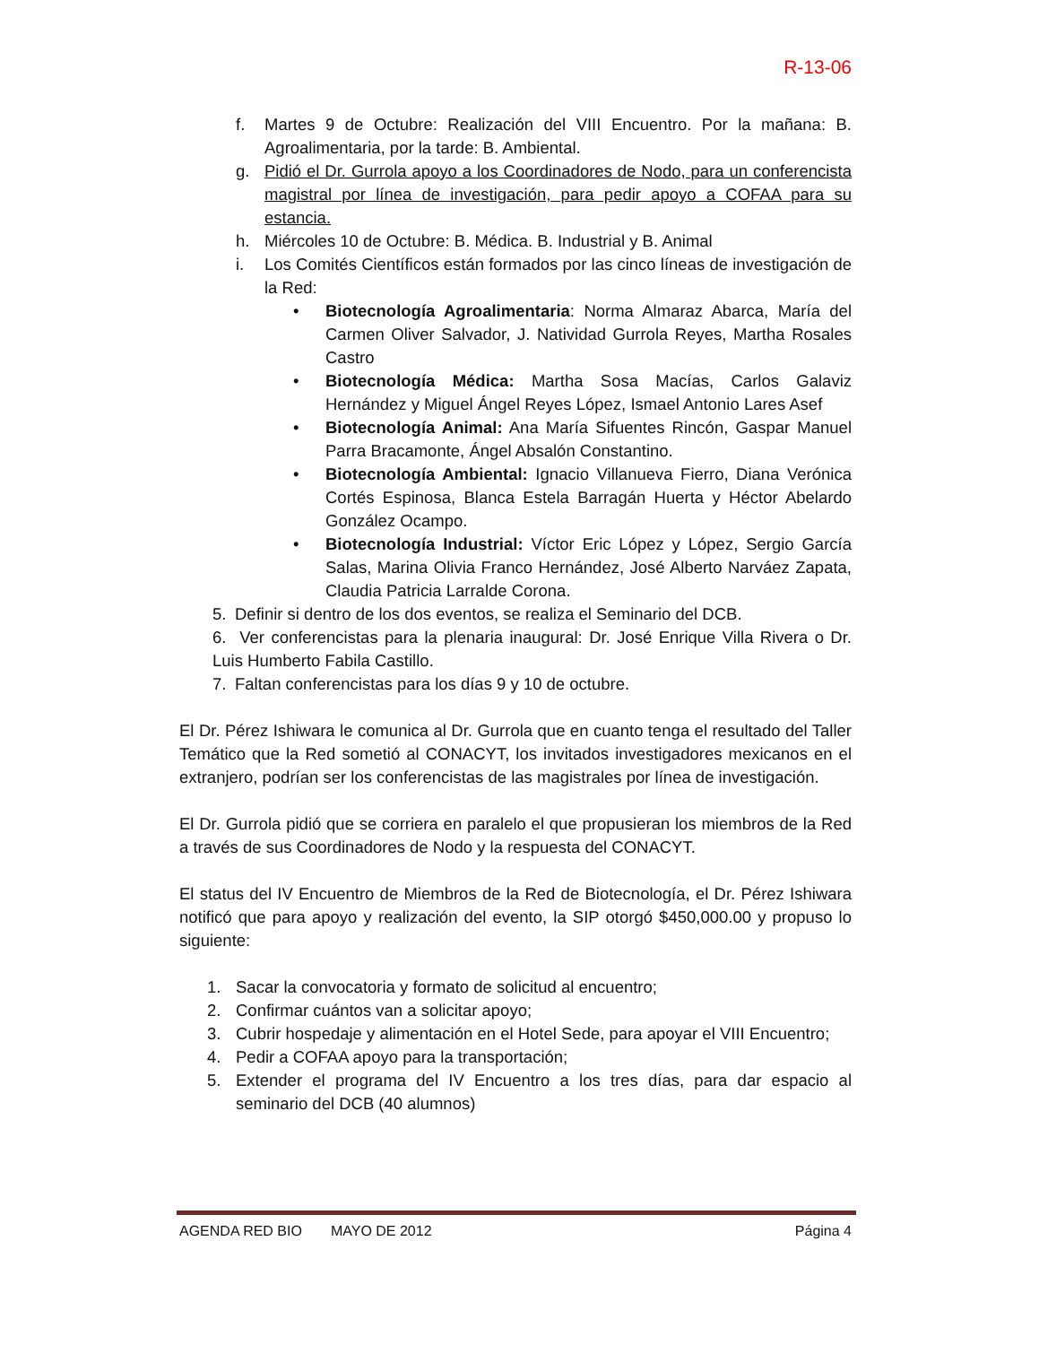R-13-06
f. Martes 9 de Octubre: Realización del VIII Encuentro. Por la mañana: B. Agroalimentaria, por la tarde: B. Ambiental.
g. Pidió el Dr. Gurrola apoyo a los Coordinadores de Nodo, para un conferencista magistral por línea de investigación, para pedir apoyo a COFAA para su estancia.
h. Miércoles 10 de Octubre: B. Médica. B. Industrial y B. Animal
i. Los Comités Científicos están formados por las cinco líneas de investigación de la Red:
• Biotecnología Agroalimentaria: Norma Almaraz Abarca, María del Carmen Oliver Salvador, J. Natividad Gurrola Reyes, Martha Rosales Castro
• Biotecnología Médica: Martha Sosa Macías, Carlos Galaviz Hernández y Miguel Ángel Reyes López, Ismael Antonio Lares Asef
• Biotecnología Animal: Ana María Sifuentes Rincón, Gaspar Manuel Parra Bracamonte, Ángel Absalón Constantino.
• Biotecnología Ambiental: Ignacio Villanueva Fierro, Diana Verónica Cortés Espinosa, Blanca Estela Barragán Huerta y Héctor Abelardo González Ocampo.
• Biotecnología Industrial: Víctor Eric López y López, Sergio García Salas, Marina Olivia Franco Hernández, José Alberto Narváez Zapata, Claudia Patricia Larralde Corona.
5. Definir si dentro de los dos eventos, se realiza el Seminario del DCB.
6. Ver conferencistas para la plenaria inaugural: Dr. José Enrique Villa Rivera o Dr. Luis Humberto Fabila Castillo.
7. Faltan conferencistas para los días 9 y 10 de octubre.
El Dr. Pérez Ishiwara le comunica al Dr. Gurrola que en cuanto tenga el resultado del Taller Temático que la Red sometió al CONACYT, los invitados investigadores mexicanos en el extranjero, podrían ser los conferencistas de las magistrales por línea de investigación.
El Dr. Gurrola pidió que se corriera en paralelo el que propusieran los miembros de la Red a través de sus Coordinadores de Nodo y la respuesta del CONACYT.
El status del IV Encuentro de Miembros de la Red de Biotecnología, el Dr. Pérez Ishiwara notificó que para apoyo y realización del evento, la SIP otorgó $450,000.00 y propuso lo siguiente:
1. Sacar la convocatoria y formato de solicitud al encuentro;
2. Confirmar cuántos van a solicitar apoyo;
3. Cubrir hospedaje y alimentación en el Hotel Sede, para apoyar el VIII Encuentro;
4. Pedir a COFAA apoyo para la transportación;
5. Extender el programa del IV Encuentro a los tres días, para dar espacio al seminario del DCB (40 alumnos)
AGENDA RED BIO MAYO DE 2012 Página 4